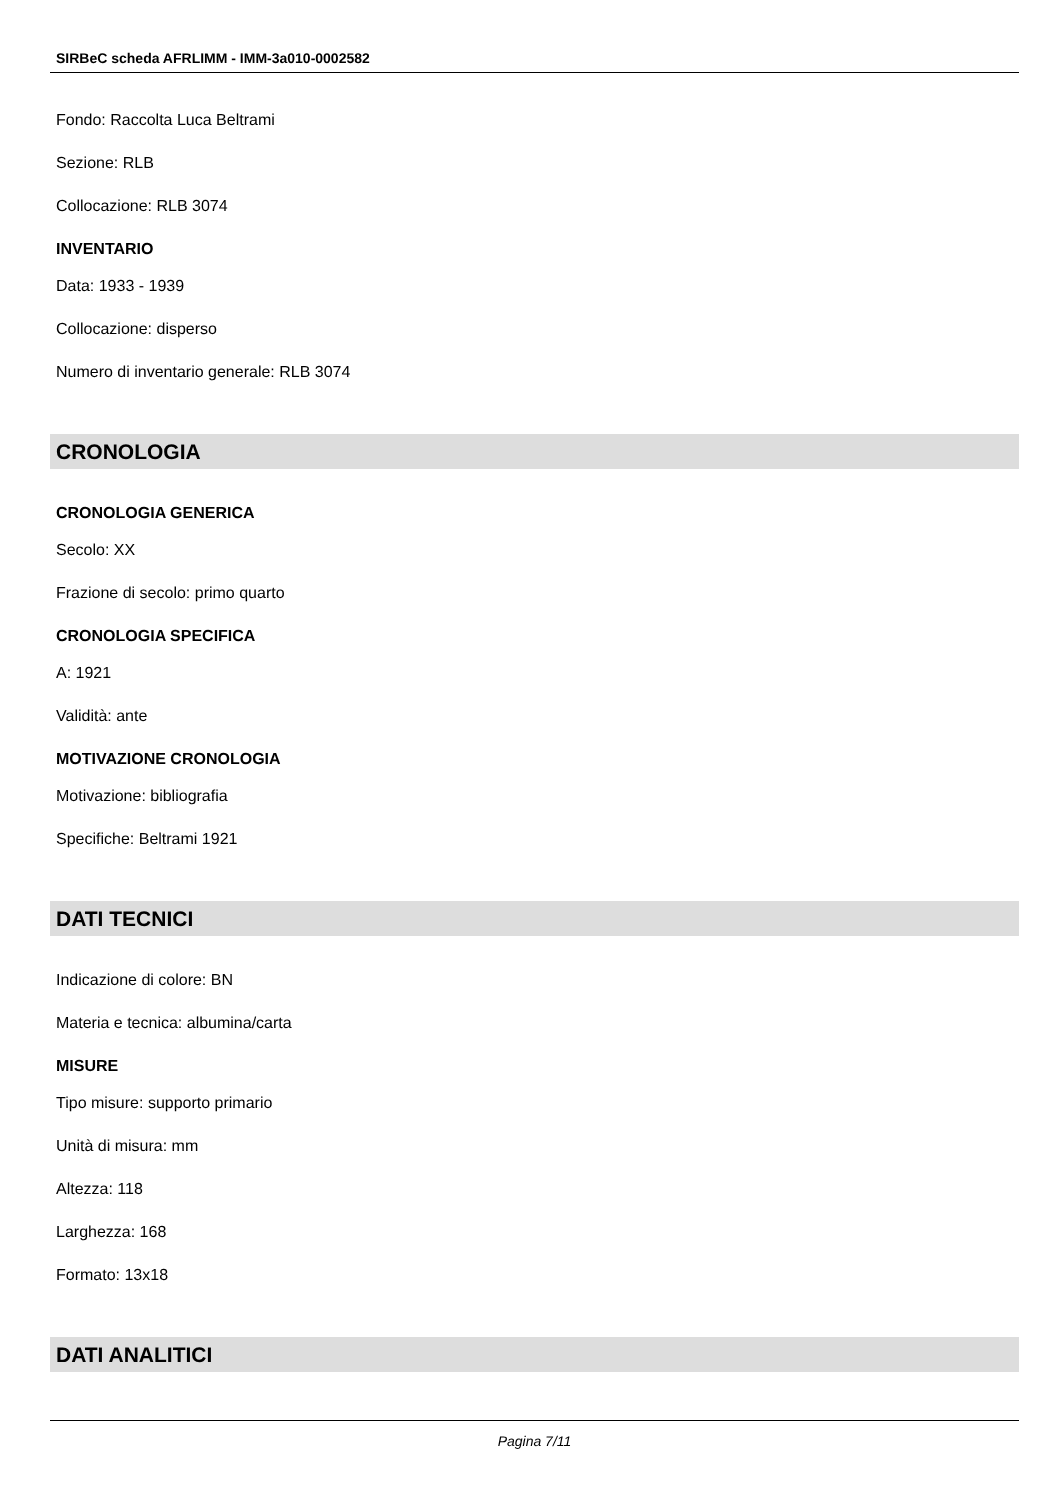SIRBeC scheda AFRLIMM - IMM-3a010-0002582
Fondo: Raccolta Luca Beltrami
Sezione: RLB
Collocazione: RLB 3074
INVENTARIO
Data: 1933 - 1939
Collocazione: disperso
Numero di inventario generale: RLB 3074
CRONOLOGIA
CRONOLOGIA GENERICA
Secolo: XX
Frazione di secolo: primo quarto
CRONOLOGIA SPECIFICA
A: 1921
Validità: ante
MOTIVAZIONE CRONOLOGIA
Motivazione: bibliografia
Specifiche: Beltrami 1921
DATI TECNICI
Indicazione di colore: BN
Materia e tecnica: albumina/carta
MISURE
Tipo misure: supporto primario
Unità di misura: mm
Altezza: 118
Larghezza: 168
Formato: 13x18
DATI ANALITICI
Pagina 7/11